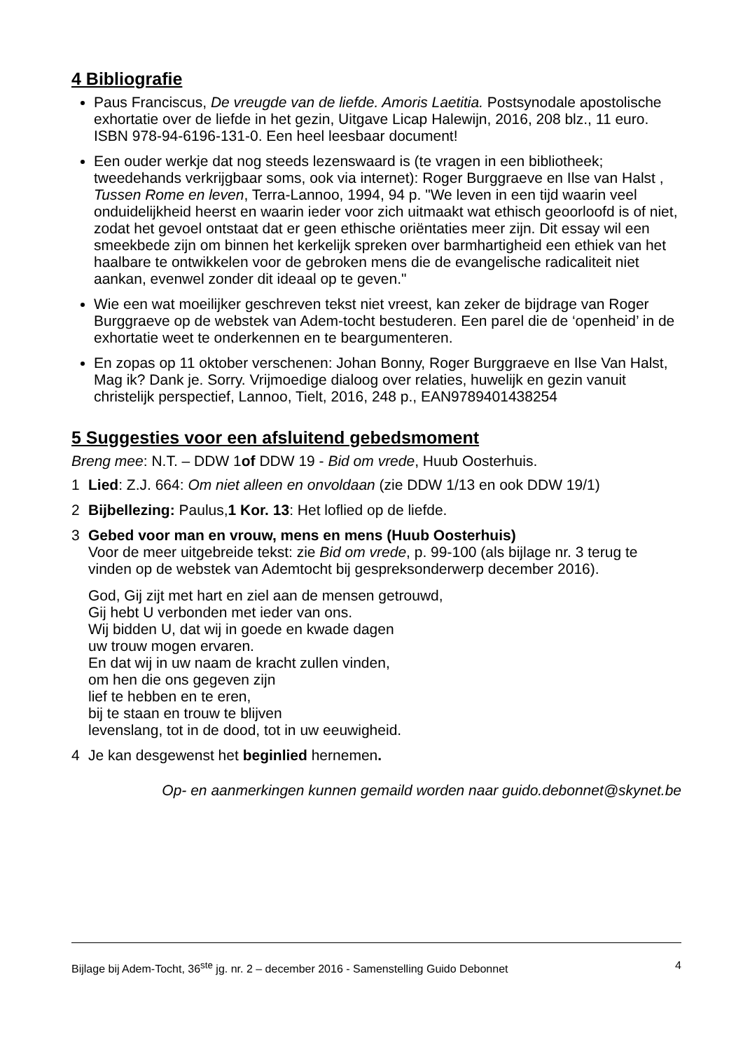4 Bibliografie
Paus Franciscus, De vreugde van de liefde. Amoris Laetitia. Postsynodale apostolische exhortatie over de liefde in het gezin, Uitgave Licap Halewijn, 2016, 208 blz., 11 euro. ISBN 978-94-6196-131-0. Een heel leesbaar document!
Een ouder werkje dat nog steeds lezenswaard is (te vragen in een bibliotheek; tweedehands verkrijgbaar soms, ook via internet): Roger Burggraeve en Ilse van Halst , Tussen Rome en leven, Terra-Lannoo, 1994, 94 p. "We leven in een tijd waarin veel onduidelijkheid heerst en waarin ieder voor zich uitmaakt wat ethisch geoorloofd is of niet, zodat het gevoel ontstaat dat er geen ethische oriëntaties meer zijn. Dit essay wil een smeekbede zijn om binnen het kerkelijk spreken over barmhartigheid een ethiek van het haalbare te ontwikkelen voor de gebroken mens die de evangelische radicaliteit niet aankan, evenwel zonder dit ideaal op te geven."
Wie een wat moeilijker geschreven tekst niet vreest, kan zeker de bijdrage van Roger Burggraeve op de webstek van Adem-tocht bestuderen. Een parel die de ‘openheid’ in de exhortatie weet te onderkennen en te beargumenteren.
En zopas op 11 oktober verschenen: Johan Bonny, Roger Burggraeve en Ilse Van Halst, Mag ik? Dank je. Sorry. Vrijmoedige dialoog over relaties, huwelijk en gezin vanuit christelijk perspectief, Lannoo, Tielt, 2016, 248 p., EAN9789401438254
5 Suggesties voor een afsluitend gebedsmoment
Breng mee: N.T. – DDW 1of DDW 19 - Bid om vrede, Huub Oosterhuis.
1 Lied: Z.J. 664: Om niet alleen en onvoldaan (zie DDW 1/13 en ook DDW 19/1)
2 Bijbellezing: Paulus,1 Kor. 13: Het loflied op de liefde.
3 Gebed voor man en vrouw, mens en mens (Huub Oosterhuis)
Voor de meer uitgebreide tekst: zie Bid om vrede, p. 99-100 (als bijlage nr. 3 terug te vinden op de webstek van Ademtocht bij gespreksonderwerp december 2016).
God, Gij zijt met hart en ziel aan de mensen getrouwd,
Gij hebt U verbonden met ieder van ons.
Wij bidden U, dat wij in goede en kwade dagen
uw trouw mogen ervaren.
En dat wij in uw naam de kracht zullen vinden,
om hen die ons gegeven zijn
lief te hebben en te eren,
bij te staan en trouw te blijven
levenslang, tot in de dood, tot in uw eeuwigheid.
4 Je kan desgewenst het beginlied hernemen.
Op- en aanmerkingen kunnen gemaild worden naar guido.debonnet@skynet.be
Bijlage bij Adem-Tocht, 36<sup>ste</sup> jg. nr. 2 – december 2016 - Samenstelling Guido Debonnet 4